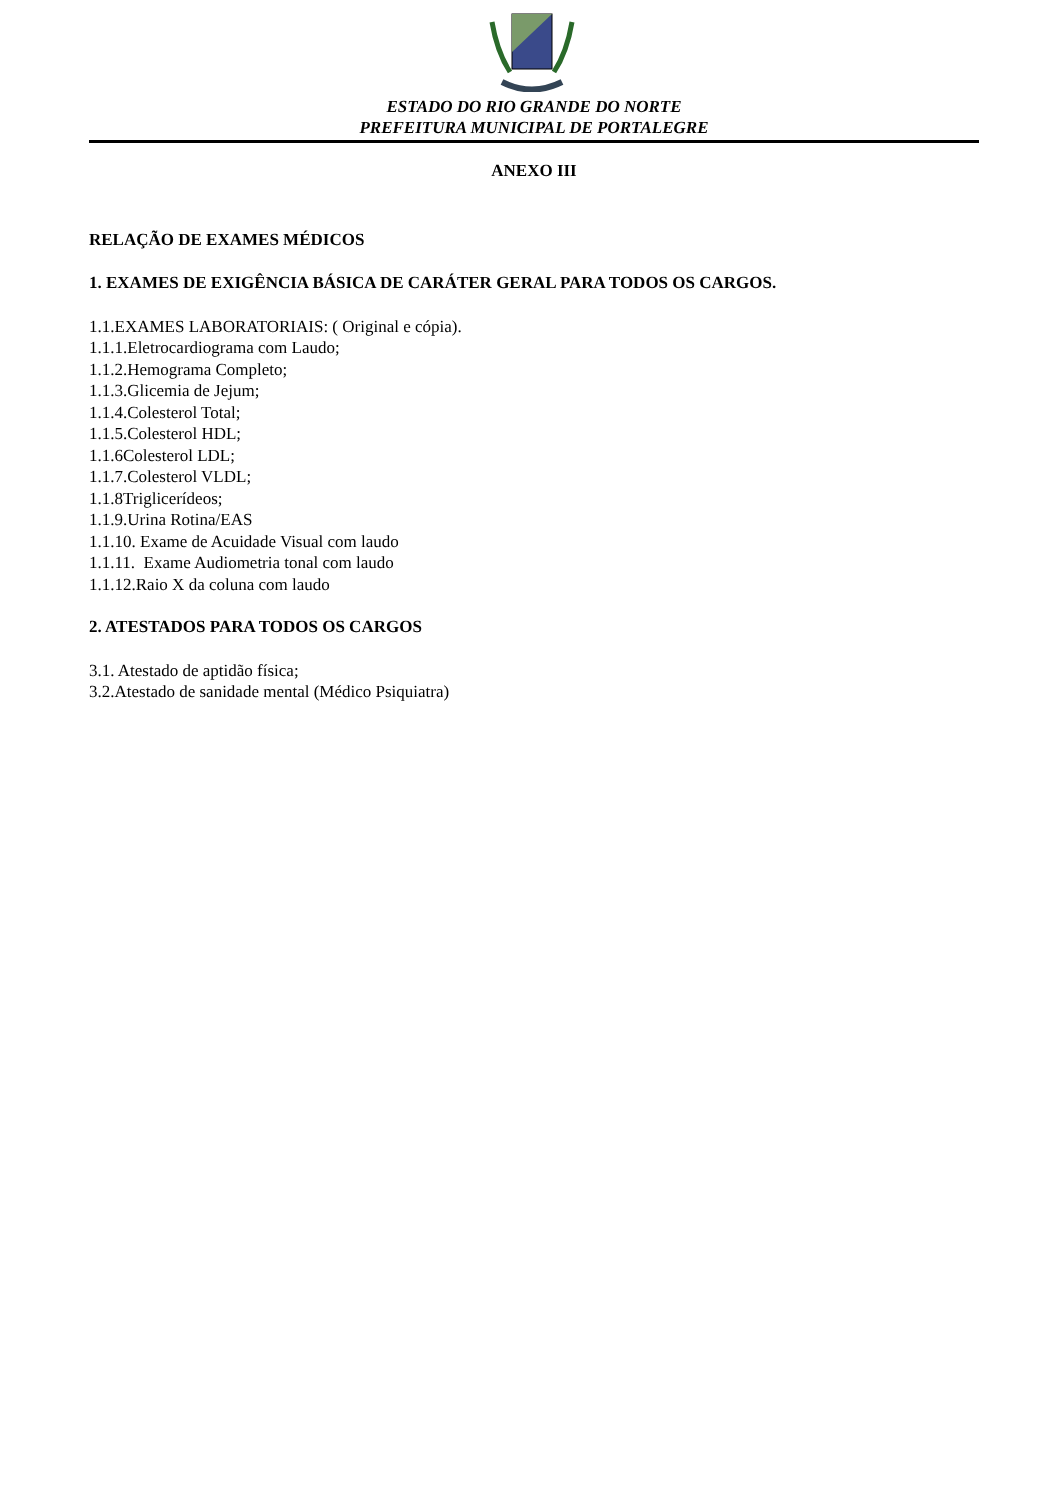ESTADO DO RIO GRANDE DO NORTE
PREFEITURA MUNICIPAL DE PORTALEGRE
ANEXO III
RELAÇÃO DE EXAMES MÉDICOS
1. EXAMES DE EXIGÊNCIA BÁSICA DE CARÁTER GERAL PARA TODOS OS CARGOS.
1.1.EXAMES LABORATORIAIS: ( Original e cópia).
1.1.1.Eletrocardiograma com Laudo;
1.1.2.Hemograma Completo;
1.1.3.Glicemia de Jejum;
1.1.4.Colesterol Total;
1.1.5.Colesterol HDL;
1.1.6Colesterol LDL;
1.1.7.Colesterol VLDL;
1.1.8Triglicerídeos;
1.1.9.Urina Rotina/EAS
1.1.10. Exame de Acuidade Visual com laudo
1.1.11. Exame Audiometria tonal com laudo
1.1.12.Raio X da coluna com laudo
2. ATESTADOS PARA TODOS OS CARGOS
3.1. Atestado de aptidão física;
3.2.Atestado de sanidade mental (Médico Psiquiatra)